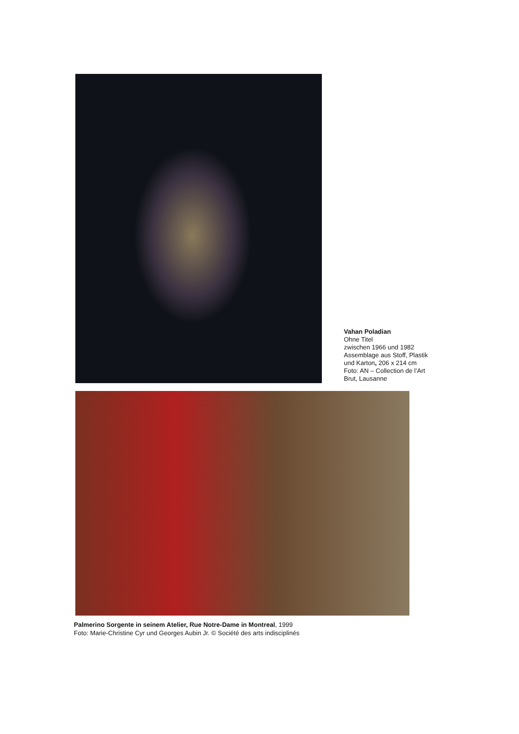Vahan Poladian
Ohne Titel
zwischen 1966 und 1982
Assemblage aus Stoff, Plastik
und Karton, 206 x 214 cm
Foto: AN – Collection de l’Art
Brut, Lausanne
Palmerino Sorgente in seinem Atelier, Rue Notre-Dame in Montreal, 1999
Foto: Marie-Christine Cyr und Georges Aubin Jr. © Société des arts indisciplinés